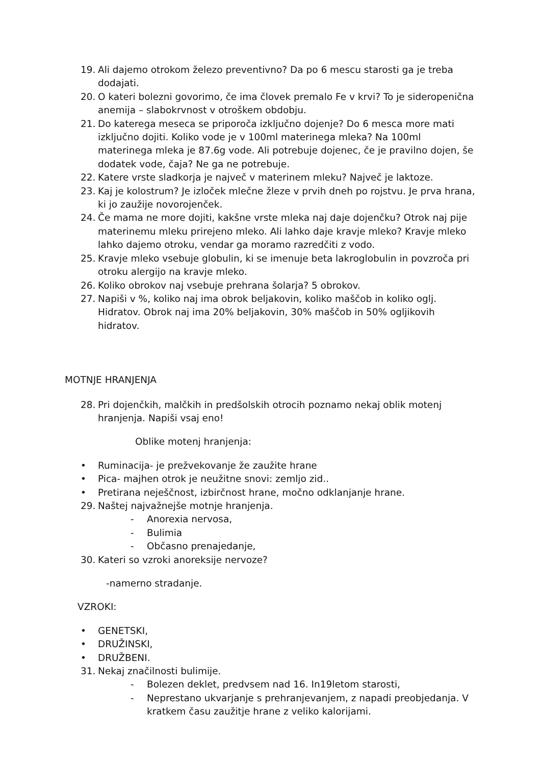19. Ali dajemo otrokom železo preventivno? Da po 6 mescu starosti ga je treba dodajati.
20. O kateri bolezni govorimo, če ima človek premalo Fe v krvi? To je sideropenična anemija – slabokrvnost v otroškem obdobju.
21. Do katerega meseca se priporoča izključno dojenje? Do 6 mesca more mati izključno dojiti. Koliko vode je v 100ml materinega mleka? Na 100ml materinega mleka je 87.6g vode. Ali potrebuje dojenec, če je pravilno dojen, še dodatek vode, čaja? Ne ga ne potrebuje.
22. Katere vrste sladkorja je največ v materinem mleku? Največ je laktoze.
23. Kaj je kolostrum? Je izloček mlečne žleze v prvih dneh po rojstvu. Je prva hrana, ki jo zaužije novorojenček.
24. Če mama ne more dojiti, kakšne vrste mleka naj daje dojenčku? Otrok naj pije materinemu mleku prirejeno mleko. Ali lahko daje kravje mleko? Kravje mleko lahko dajemo otroku, vendar ga moramo razredčiti z vodo.
25. Kravje mleko vsebuje globulin, ki se imenuje beta lakroglobulin in povzroča pri otroku alergijo na kravje mleko.
26. Koliko obrokov naj vsebuje prehrana šolarja? 5 obrokov.
27. Napiši v %, koliko naj ima obrok beljakovin, koliko maščob in koliko oglj. Hidratov. Obrok naj ima 20% beljakovin, 30% maščob in 50% ogljikovih hidratov.
MOTNJE HRANJENJA
28. Pri dojenčkih, malčkih in predšolskih otrocih poznamo nekaj oblik motenj hranjenja. Napiši vsaj eno!
Oblike motenj hranjenja:
• Ruminacija- je prežvekovanje že zaužite hrane
• Pica- majhen otrok je neužitne snovi: zemljo zid..
• Pretirana neješčnost, izbirčnost hrane, močno odklanjanje hrane.
29. Naštej najvažnejše motnje hranjenja.
- Anorexia nervosa,
- Bulimia
- Občasno prenajedanje,
30. Kateri so vzroki anoreksije nervoze?
-namerno stradanje.
VZROKI:
• GENETSKI,
• DRUŽINSKI,
• DRUŽBENI.
31. Nekaj značilnosti bulimije.
- Bolezen deklet, predvsem nad 16. In19letom starosti,
- Neprestano ukvarjanje s prehranjevanjem, z napadi preobjedanja. V kratkem času zaužitje hrane z veliko kalorijami.